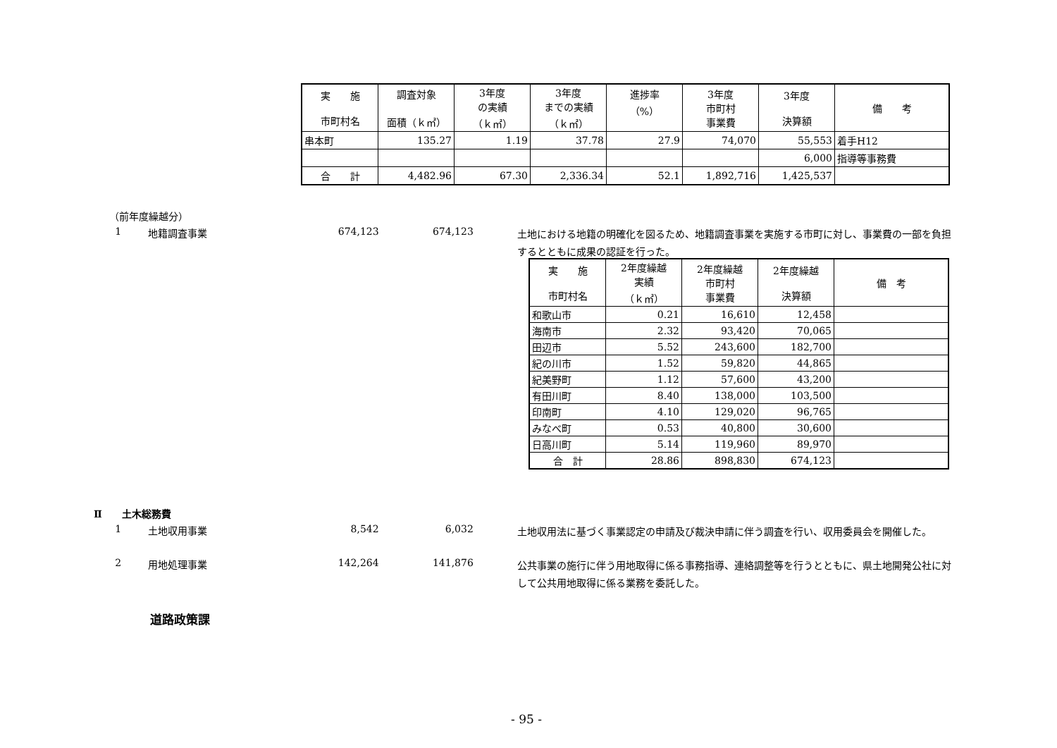| 実 施 市町村名 | 調査対象 面積（ｋ㎡） | 3年度 の実績 （ｋ㎡） | 3年度 までの実績 （ｋ㎡） | 進捗率 （%） | 3年度 市町村 事業費 | 3年度 決算額 | 備 考 |
| --- | --- | --- | --- | --- | --- | --- | --- |
| 串本町 | 135.27 | 1.19 | 37.78 | 27.9 | 74,070 | 55,553 | 着手H12 |
| | | | | | | 6,000 | 指導等事務費 |
| 合 計 | 4,482.96 | 67.30 | 2,336.34 | 52.1 | 1,892,716 | 1,425,537 | |
（前年度繰越分）
1 地籍調査事業 674,123 674,123 土地における地籍の明確化を図るため、地籍調査事業を実施する市町に対し、事業費の一部を負担するとともに成果の認証を行った。
| 実 施 市町村名 | 2年度繰越 実績 （ｋ㎡） | 2年度繰越 市町村 事業費 | 2年度繰越 決算額 | 備 考 |
| --- | --- | --- | --- | --- |
| 和歌山市 | 0.21 | 16,610 | 12,458 | |
| 海南市 | 2.32 | 93,420 | 70,065 | |
| 田辺市 | 5.52 | 243,600 | 182,700 | |
| 紀の川市 | 1.52 | 59,820 | 44,865 | |
| 紀美野町 | 1.12 | 57,600 | 43,200 | |
| 有田川町 | 8.40 | 138,000 | 103,500 | |
| 印南町 | 4.10 | 129,020 | 96,765 | |
| みなべ町 | 0.53 | 40,800 | 30,600 | |
| 日高川町 | 5.14 | 119,960 | 89,970 | |
| 合 計 | 28.86 | 898,830 | 674,123 | |
Ⅱ　　土木総務費
1 土地収用事業 8,542 6,032 土地収用法に基づく事業認定の申請及び裁決申請に伴う調査を行い、収用委員会を開催した。
2 用地処理事業 142,264 141,876 公共事業の施行に伴う用地取得に係る事務指導、連絡調整等を行うとともに、県土地開発公社に対して公共用地取得に係る業務を委託した。
道路政策課
- 95 -